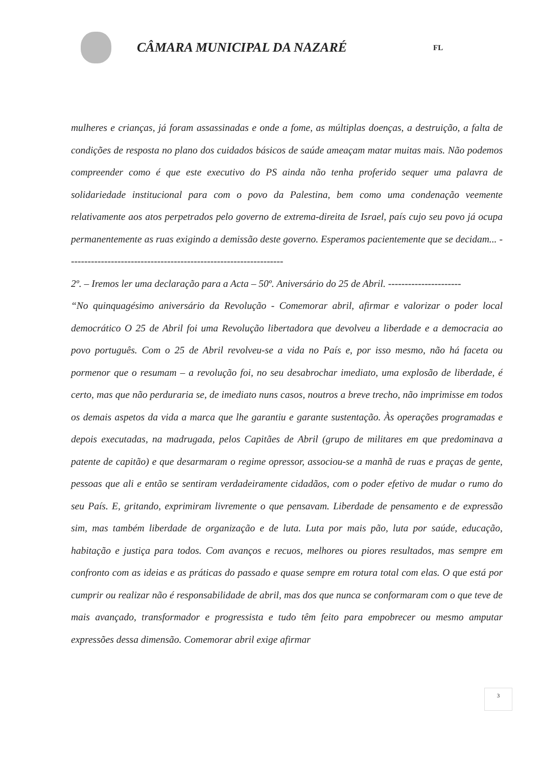CÂMARA MUNICIPAL DA NAZARÉ
FL
mulheres e crianças, já foram assassinadas e onde a fome, as múltiplas doenças, a destruição, a falta de condições de resposta no plano dos cuidados básicos de saúde ameaçam matar muitas mais. Não podemos compreender como é que este executivo do PS ainda não tenha proferido sequer uma palavra de solidariedade institucional para com o povo da Palestina, bem como uma condenação veemente relativamente aos atos perpetrados pelo governo de extrema-direita de Israel, país cujo seu povo já ocupa permanentemente as ruas exigindo a demissão deste governo. Esperamos pacientemente que se decidam... -----------------------------------------------------------------
2º. – Iremos ler uma declaração para a Acta – 50º. Aniversário do 25 de Abril. ----------------------
“No quinquagésimo aniversário da Revolução - Comemorar abril, afirmar e valorizar o poder local democrático O 25 de Abril foi uma Revolução libertadora que devolveu a liberdade e a democracia ao povo português. Com o 25 de Abril revolveu-se a vida no País e, por isso mesmo, não há faceta ou pormenor que o resumam – a revolução foi, no seu desabrochar imediato, uma explosão de liberdade, é certo, mas que não perduraria se, de imediato nuns casos, noutros a breve trecho, não imprimisse em todos os demais aspetos da vida a marca que lhe garantiu e garante sustentação. Às operações programadas e depois executadas, na madrugada, pelos Capitães de Abril (grupo de militares em que predominava a patente de capitão) e que desarmaram o regime opressor, associou-se a manhã de ruas e praças de gente, pessoas que ali e então se sentiram verdadeiramente cidadãos, com o poder efetivo de mudar o rumo do seu País. E, gritando, exprimiram livremente o que pensavam. Liberdade de pensamento e de expressão sim, mas também liberdade de organização e de luta. Luta por mais pão, luta por saúde, educação, habitação e justiça para todos. Com avanços e recuos, melhores ou piores resultados, mas sempre em confronto com as ideias e as práticas do passado e quase sempre em rotura total com elas. O que está por cumprir ou realizar não é responsabilidade de abril, mas dos que nunca se conformaram com o que teve de mais avançado, transformador e progressista e tudo têm feito para empobrecer ou mesmo amputar expressões dessa dimensão. Comemorar abril exige afirmar
3